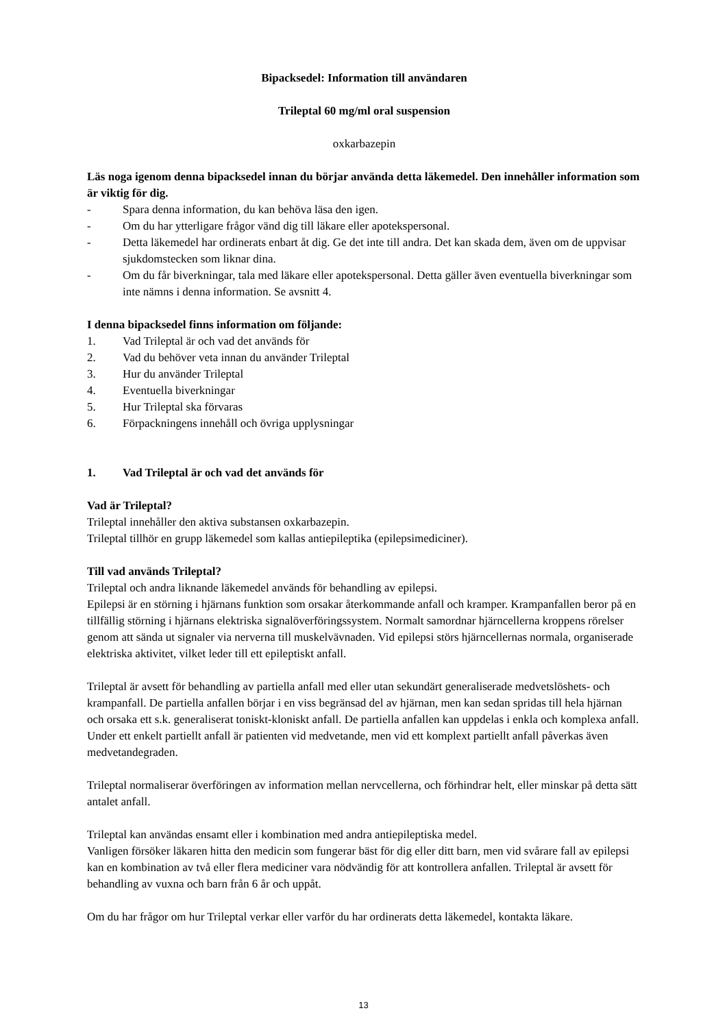Bipacksedel: Information till användaren
Trileptal 60 mg/ml oral suspension
oxkarbazepin
Läs noga igenom denna bipacksedel innan du börjar använda detta läkemedel. Den innehåller information som är viktig för dig.
- Spara denna information, du kan behöva läsa den igen.
- Om du har ytterligare frågor vänd dig till läkare eller apotekspersonal.
- Detta läkemedel har ordinerats enbart åt dig. Ge det inte till andra. Det kan skada dem, även om de uppvisar sjukdomstecken som liknar dina.
- Om du får biverkningar, tala med läkare eller apotekspersonal. Detta gäller även eventuella biverkningar som inte nämns i denna information. Se avsnitt 4.
I denna bipacksedel finns information om följande:
1. Vad Trileptal är och vad det används för
2. Vad du behöver veta innan du använder Trileptal
3. Hur du använder Trileptal
4. Eventuella biverkningar
5. Hur Trileptal ska förvaras
6. Förpackningens innehåll och övriga upplysningar
1. Vad Trileptal är och vad det används för
Vad är Trileptal?
Trileptal innehåller den aktiva substansen oxkarbazepin.
Trileptal tillhör en grupp läkemedel som kallas antiepileptika (epilepsimediciner).
Till vad används Trileptal?
Trileptal och andra liknande läkemedel används för behandling av epilepsi.
Epilepsi är en störning i hjärnans funktion som orsakar återkommande anfall och kramper. Krampanfallen beror på en tillfällig störning i hjärnans elektriska signalöverföringssystem. Normalt samordnar hjärncellerna kroppens rörelser genom att sända ut signaler via nerverna till muskelvävnaden. Vid epilepsi störs hjärncellernas normala, organiserade elektriska aktivitet, vilket leder till ett epileptiskt anfall.
Trileptal är avsett för behandling av partiella anfall med eller utan sekundärt generaliserade medvetslöshets- och krampanfall. De partiella anfallen börjar i en viss begränsad del av hjärnan, men kan sedan spridas till hela hjärnan och orsaka ett s.k. generaliserat toniskt-kloniskt anfall. De partiella anfallen kan uppdelas i enkla och komplexa anfall. Under ett enkelt partiellt anfall är patienten vid medvetande, men vid ett komplext partiellt anfall påverkas även medvetandegraden.
Trileptal normaliserar överföringen av information mellan nervcellerna, och förhindrar helt, eller minskar på detta sätt antalet anfall.
Trileptal kan användas ensamt eller i kombination med andra antiepileptiska medel.
Vanligen försöker läkaren hitta den medicin som fungerar bäst för dig eller ditt barn, men vid svårare fall av epilepsi kan en kombination av två eller flera mediciner vara nödvändig för att kontrollera anfallen. Trileptal är avsett för behandling av vuxna och barn från 6 år och uppåt.
Om du har frågor om hur Trileptal verkar eller varför du har ordinerats detta läkemedel, kontakta läkare.
13